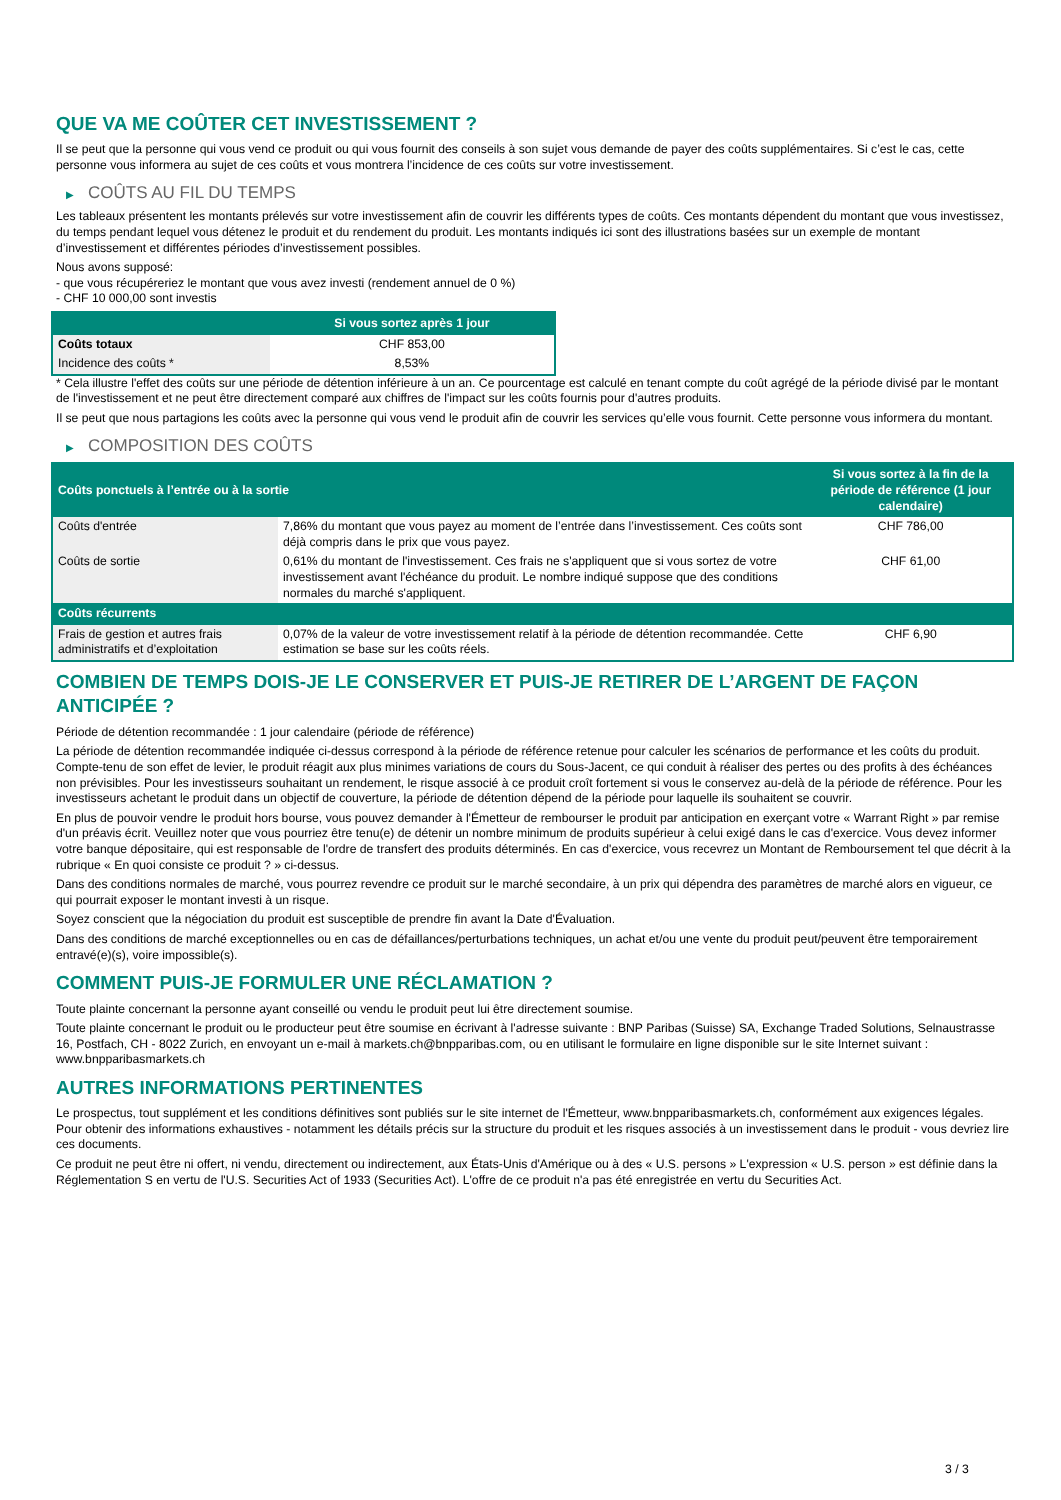QUE VA ME COÛTER CET INVESTISSEMENT ?
Il se peut que la personne qui vous vend ce produit ou qui vous fournit des conseils à son sujet vous demande de payer des coûts supplémentaires. Si c’est le cas, cette personne vous informera au sujet de ces coûts et vous montrera l’incidence de ces coûts sur votre investissement.
▶ COÛTS AU FIL DU TEMPS
Les tableaux présentent les montants prélevés sur votre investissement afin de couvrir les différents types de coûts. Ces montants dépendent du montant que vous investissez, du temps pendant lequel vous détenez le produit et du rendement du produit. Les montants indiqués ici sont des illustrations basées sur un exemple de montant d’investissement et différentes périodes d’investissement possibles.
Nous avons supposé:
- que vous récupéreriez le montant que vous avez investi (rendement annuel de 0 %)
- CHF 10 000,00 sont investis
| | Si vous sortez après 1 jour |
| --- | --- |
| Coûts totaux | CHF 853,00 |
| Incidence des coûts * | 8,53% |
* Cela illustre l'effet des coûts sur une période de détention inférieure à un an. Ce pourcentage est calculé en tenant compte du coût agrégé de la période divisé par le montant de l'investissement et ne peut être directement comparé aux chiffres de l'impact sur les coûts fournis pour d'autres produits.
Il se peut que nous partagions les coûts avec la personne qui vous vend le produit afin de couvrir les services qu’elle vous fournit. Cette personne vous informera du montant.
▶ COMPOSITION DES COÛTS
| Coûts ponctuels à l’entrée ou à la sortie | | Si vous sortez à la fin de la période de référence (1 jour calendaire) |
| --- | --- | --- |
| Coûts d'entrée | 7,86% du montant que vous payez au moment de l’entrée dans l’investissement. Ces coûts sont déjà compris dans le prix que vous payez. | CHF 786,00 |
| Coûts de sortie | 0,61% du montant de l'investissement. Ces frais ne s'appliquent que si vous sortez de votre investissement avant l'échéance du produit. Le nombre indiqué suppose que des conditions normales du marché s'appliquent. | CHF 61,00 |
| Coûts récurrents | | |
| Frais de gestion et autres frais administratifs et d’exploitation | 0,07% de la valeur de votre investissement relatif à la période de détention recommandée. Cette estimation se base sur les coûts réels. | CHF 6,90 |
COMBIEN DE TEMPS DOIS-JE LE CONSERVER ET PUIS-JE RETIRER DE L’ARGENT DE FAÇON ANTICIPÉE ?
Période de détention recommandée : 1 jour calendaire (période de référence)
La période de détention recommandée indiquée ci-dessus correspond à la période de référence retenue pour calculer les scénarios de performance et les coûts du produit. Compte-tenu de son effet de levier, le produit réagit aux plus minimes variations de cours du Sous-Jacent, ce qui conduit à réaliser des pertes ou des profits à des échéances non prévisibles. Pour les investisseurs souhaitant un rendement, le risque associé à ce produit croît fortement si vous le conservez au-delà de la période de référence. Pour les investisseurs achetant le produit dans un objectif de couverture, la période de détention dépend de la période pour laquelle ils souhaitent se couvrir.
En plus de pouvoir vendre le produit hors bourse, vous pouvez demander à l'Émetteur de rembourser le produit par anticipation en exerçant votre « Warrant Right » par remise d'un préavis écrit. Veuillez noter que vous pourriez être tenu(e) de détenir un nombre minimum de produits supérieur à celui exigé dans le cas d'exercice. Vous devez informer votre banque dépositaire, qui est responsable de l'ordre de transfert des produits déterminés. En cas d'exercice, vous recevrez un Montant de Remboursement tel que décrit à la rubrique « En quoi consiste ce produit ? » ci-dessus.
Dans des conditions normales de marché, vous pourrez revendre ce produit sur le marché secondaire, à un prix qui dépendra des paramètres de marché alors en vigueur, ce qui pourrait exposer le montant investi à un risque.
Soyez conscient que la négociation du produit est susceptible de prendre fin avant la Date d'Évaluation.
Dans des conditions de marché exceptionnelles ou en cas de défaillances/perturbations techniques, un achat et/ou une vente du produit peut/peuvent être temporairement entravé(e)(s), voire impossible(s).
COMMENT PUIS-JE FORMULER UNE RÉCLAMATION ?
Toute plainte concernant la personne ayant conseillé ou vendu le produit peut lui être directement soumise.
Toute plainte concernant le produit ou le producteur peut être soumise en écrivant à l'adresse suivante : BNP Paribas (Suisse) SA, Exchange Traded Solutions, Selnaustrasse 16, Postfach, CH - 8022 Zurich, en envoyant un e-mail à markets.ch@bnpparibas.com, ou en utilisant le formulaire en ligne disponible sur le site Internet suivant : www.bnpparibasmarkets.ch
AUTRES INFORMATIONS PERTINENTES
Le prospectus, tout supplément et les conditions définitives sont publiés sur le site internet de l'Émetteur, www.bnpparibasmarkets.ch, conformément aux exigences légales. Pour obtenir des informations exhaustives - notamment les détails précis sur la structure du produit et les risques associés à un investissement dans le produit - vous devriez lire ces documents.
Ce produit ne peut être ni offert, ni vendu, directement ou indirectement, aux États-Unis d'Amérique ou à des « U.S. persons » L'expression « U.S. person » est définie dans la Réglementation S en vertu de l'U.S. Securities Act of 1933 (Securities Act). L'offre de ce produit n'a pas été enregistrée en vertu du Securities Act.
3 / 3